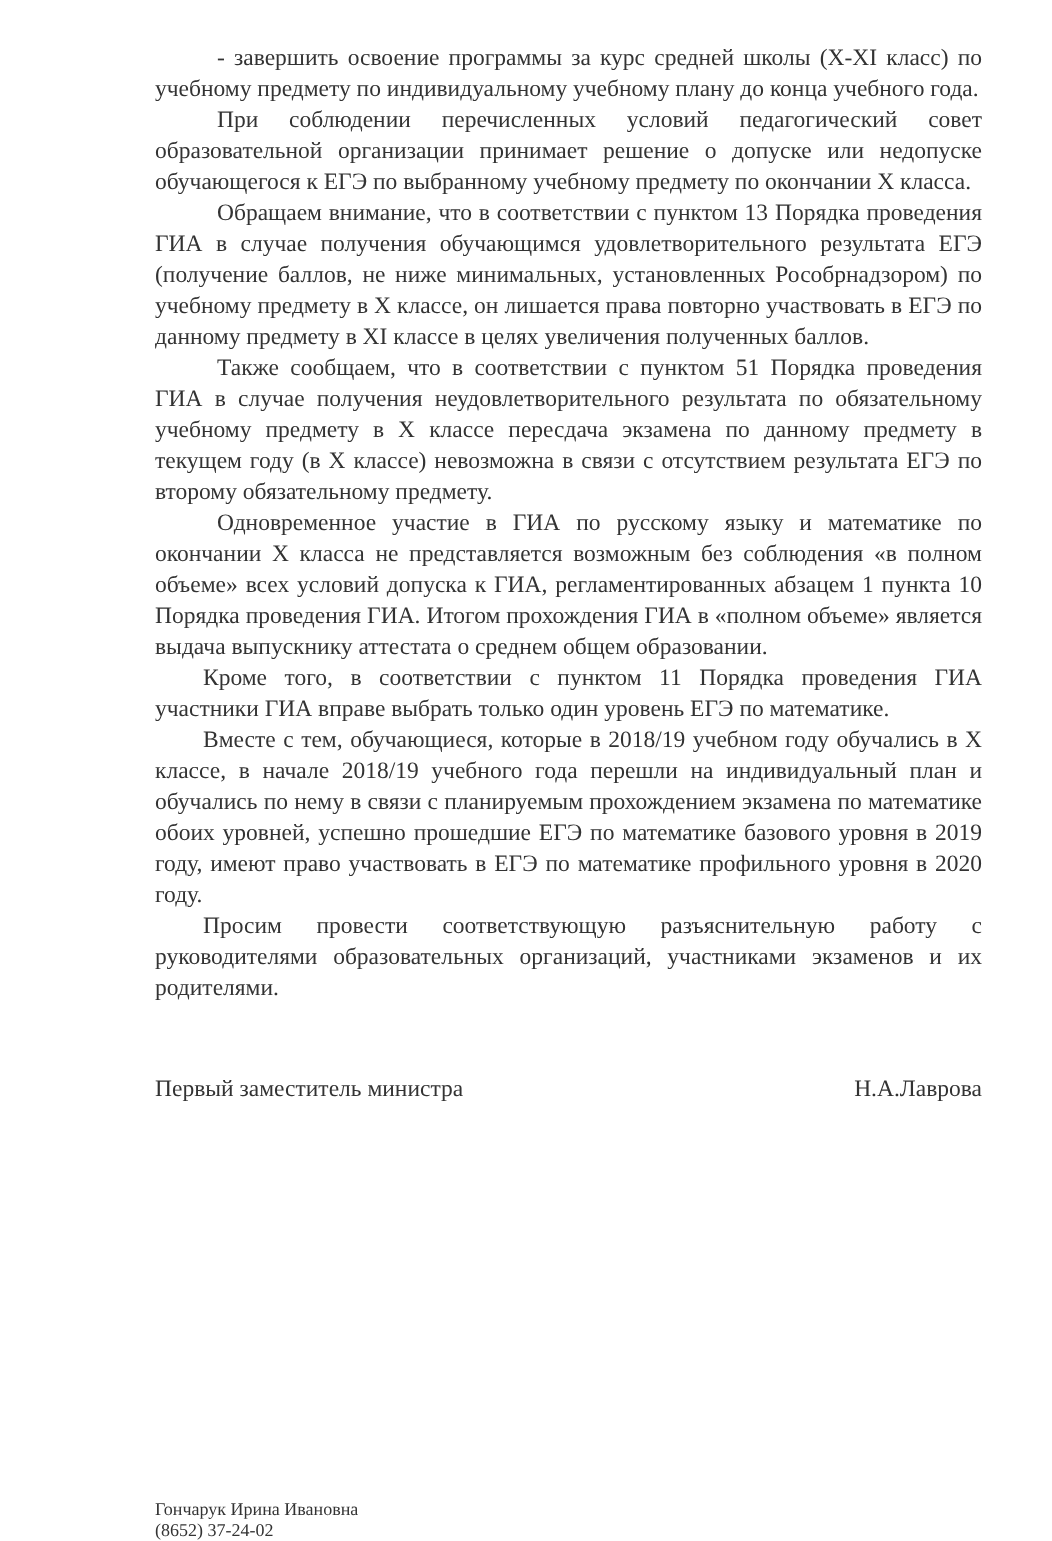- завершить освоение программы за курс средней школы (X-XI класс) по учебному предмету по индивидуальному учебному плану до конца учебного года.
При соблюдении перечисленных условий педагогический совет образовательной организации принимает решение о допуске или недопуске обучающегося к ЕГЭ по выбранному учебному предмету по окончании X класса.
Обращаем внимание, что в соответствии с пунктом 13 Порядка проведения ГИА в случае получения обучающимся удовлетворительного результата ЕГЭ (получение баллов, не ниже минимальных, установленных Рособрнадзором) по учебному предмету в X классе, он лишается права повторно участвовать в ЕГЭ по данному предмету в XI классе в целях увеличения полученных баллов.
Также сообщаем, что в соответствии с пунктом 51 Порядка проведения ГИА в случае получения неудовлетворительного результата по обязательному учебному предмету в X классе пересдача экзамена по данному предмету в текущем году (в X классе) невозможна в связи с отсутствием результата ЕГЭ по второму обязательному предмету.
Одновременное участие в ГИА по русскому языку и математике по окончании X класса не представляется возможным без соблюдения «в полном объеме» всех условий допуска к ГИА, регламентированных абзацем 1 пункта 10 Порядка проведения ГИА. Итогом прохождения ГИА в «полном объеме» является выдача выпускнику аттестата о среднем общем образовании.
Кроме того, в соответствии с пунктом 11 Порядка проведения ГИА участники ГИА вправе выбрать только один уровень ЕГЭ по математике.
Вместе с тем, обучающиеся, которые в 2018/19 учебном году обучались в X классе, в начале 2018/19 учебного года перешли на индивидуальный план и обучались по нему в связи с планируемым прохождением экзамена по математике обоих уровней, успешно прошедшие ЕГЭ по математике базового уровня в 2019 году, имеют право участвовать в ЕГЭ по математике профильного уровня в 2020 году.
Просим провести соответствующую разъяснительную работу с руководителями образовательных организаций, участниками экзаменов и их родителями.
Первый заместитель министра Н.А.Лаврова
Гончарук Ирина Ивановна
(8652) 37-24-02